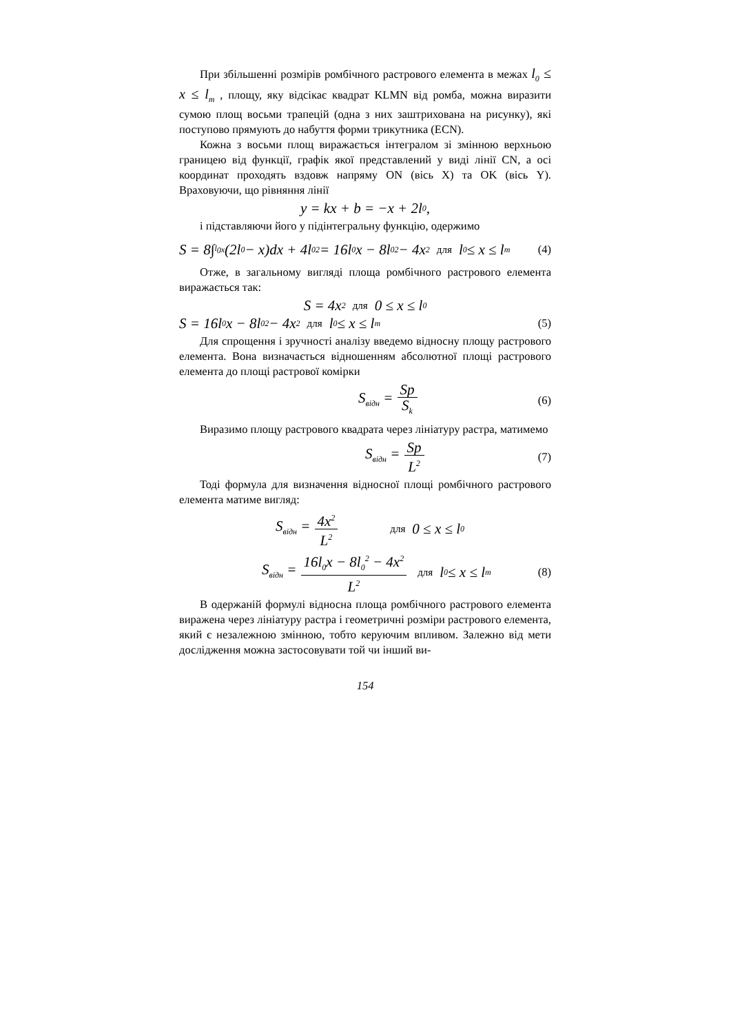При збільшенні розмірів ромбічного растрового елемента в межах l<sub>0</sub> ≤ x ≤ l<sub>m</sub> , площу, яку відсікає квадрат KLMN від ромба, можна виразити сумою площ восьми трапецій (одна з них заштрихована на рисунку), які поступово прямують до набуття форми трикутника (ECN).
Кожна з восьми площ виражається інтегралом зі змінною верхньою границею від функції, графік якої представлений у виді лінії CN, а осі координат проходять вздовж напряму ON (вісь X) та OK (вісь Y). Враховуючи, що рівняння лінії
y = kx + b = −x + 2l<sub>0</sub> ,
і підставляючи його у підінтегральну функцію, одержимо
S = 8∫<sub>l<sub>0</sub></sub><sup>x</sup>(2l<sub>0</sub> − x)dx + 4l<sub>0</sub><sup>2</sup> = 16l<sub>0</sub>x − 8l<sub>0</sub><sup>2</sup> − 4x<sup>2</sup> для l<sub>0</sub> ≤ x ≤ l<sub>m</sub> (4)
Отже, в загальному вигляді площа ромбічного растрового елемента виражається так:
S = 4x<sup>2</sup> для 0 ≤ x ≤ l<sub>0</sub>
S = 16l<sub>0</sub>x − 8l<sub>0</sub><sup>2</sup> − 4x<sup>2</sup> для l<sub>0</sub> ≤ x ≤ l<sub>m</sub> (5)
Для спрощення і зручності аналізу введемо відносну площу растрового елемента. Вона визначається відношенням абсолютної площі растрового елемента до площі растрової комірки
S<sub>відн</sub> = Sp S<sub>k</sub> (6)
Виразимо площу растрового квадрата через лініатуру растра, матимемо
S<sub>відн</sub> = Sp L<sup>2</sup> (7)
Тоді формула для визначення відносної площі ромбічного растрового елемента матиме вигляд:
S<sub>відн</sub> = 4x<sup>2</sup> L<sup>2</sup> для 0 ≤ x ≤ l<sub>0</sub>
S<sub>відн</sub> = 16l<sub>0</sub>x − 8l<sub>0</sub><sup>2</sup> − 4x<sup>2</sup> L<sup>2</sup> для l<sub>0</sub> ≤ x ≤ l<sub>m</sub> (8)
В одержаній формулі відносна площа ромбічного растрового елемента виражена через лініатуру растра і геометричні розміри растрового елемента, який є незалежною змінною, тобто керуючим впливом. Залежно від мети дослідження можна застосовувати той чи інший ви-
154